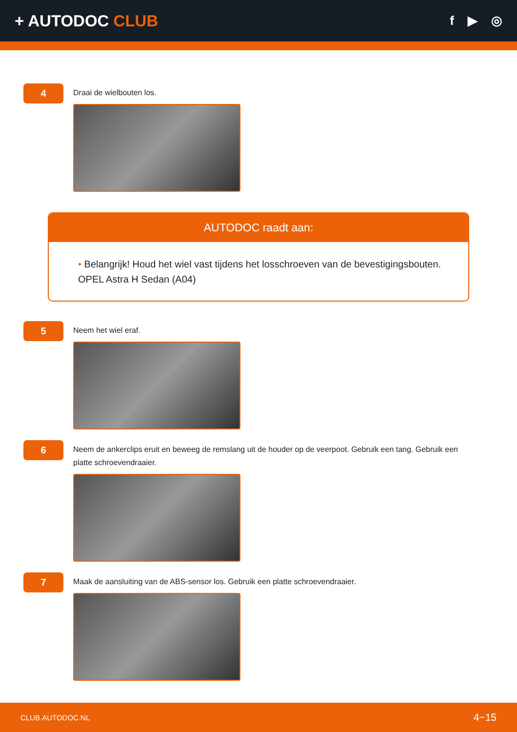+ AUTODOC CLUB
f ▶ ◎
4
Draai de wielbouten los.
AUTODOC raadt aan:
• Belangrijk! Houd het wiel vast tijdens het losschroeven van de bevestigingsbouten. OPEL Astra H Sedan (A04)
5
Neem het wiel eraf.
6
Neem de ankerclips eruit en beweeg de remslang uit de houder op de veerpoot. Gebruik een tang. Gebruik een platte schroevendraaier.
7
Maak de aansluiting van de ABS-sensor los. Gebruik een platte schroevendraaier.
CLUB.AUTODOC.NL 4−15